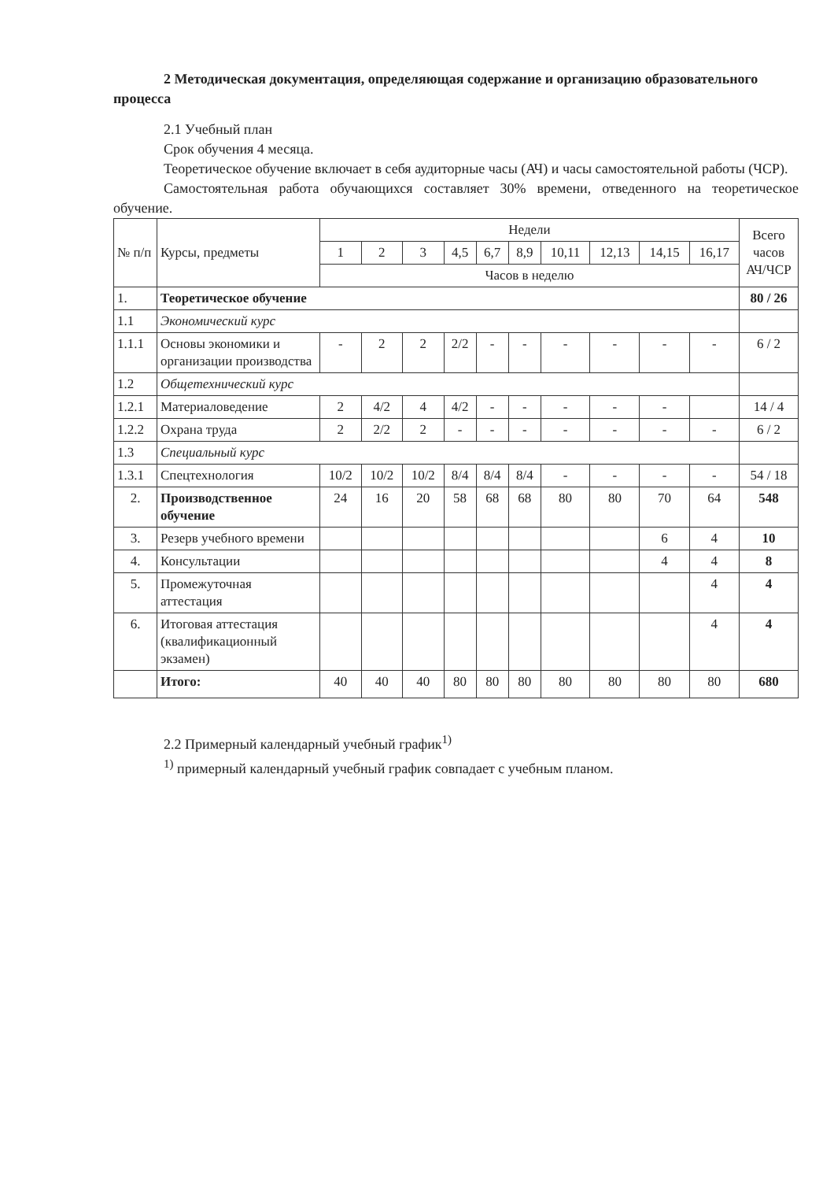2 Методическая документация, определяющая содержание и организацию образовательного процесса
2.1 Учебный план
Срок обучения 4 месяца.
Теоретическое обучение включает в себя аудиторные часы (АЧ) и часы самостоятельной работы (ЧСР).
Самостоятельная работа обучающихся составляет 30% времени, отведенного на теоретическое обучение.
| № п/п | Курсы, предметы | Недели | | | | | | | | | | Всего часов АЧ/ЧСР |
| --- | --- | --- | --- | --- | --- | --- | --- | --- | --- | --- | --- | --- |
| | | 1 | 2 | 3 | 4,5 | 6,7 | 8,9 | 10,11 | 12,13 | 14,15 | 16,17 | |
| | | Часов в неделю | | | | | | | | | | |
| 1. | Теоретическое обучение | | | | | | | | | | | 80 / 26 |
| 1.1 | Экономический курс | | | | | | | | | | | |
| 1.1.1 | Основы экономики и организации производства | - | 2 | 2 | 2/2 | - | - | - | - | - | - | 6 / 2 |
| 1.2 | Общетехнический курс | | | | | | | | | | | |
| 1.2.1 | Материаловедение | 2 | 4/2 | 4 | 4/2 | - | - | - | - | - | | 14 / 4 |
| 1.2.2 | Охрана труда | 2 | 2/2 | 2 | - | - | - | - | - | - | - | 6 / 2 |
| 1.3 | Специальный курс | | | | | | | | | | | |
| 1.3.1 | Спецтехнология | 10/2 | 10/2 | 10/2 | 8/4 | 8/4 | 8/4 | - | - | - | - | 54 / 18 |
| 2. | Производственное обучение | 24 | 16 | 20 | 58 | 68 | 68 | 80 | 80 | 70 | 64 | 548 |
| 3. | Резерв учебного времени | | | | | | | | | 6 | 4 | 10 |
| 4. | Консультации | | | | | | | | | 4 | 4 | 8 |
| 5. | Промежуточная аттестация | | | | | | | | | | 4 | 4 |
| 6. | Итоговая аттестация (квалификационный экзамен) | | | | | | | | | | 4 | 4 |
| | Итого: | 40 | 40 | 40 | 80 | 80 | 80 | 80 | 80 | 80 | 80 | 680 |
2.2 Примерный календарный учебный график<sup>1)</sup>
<sup>1)</sup> примерный календарный учебный график совпадает с учебным планом.